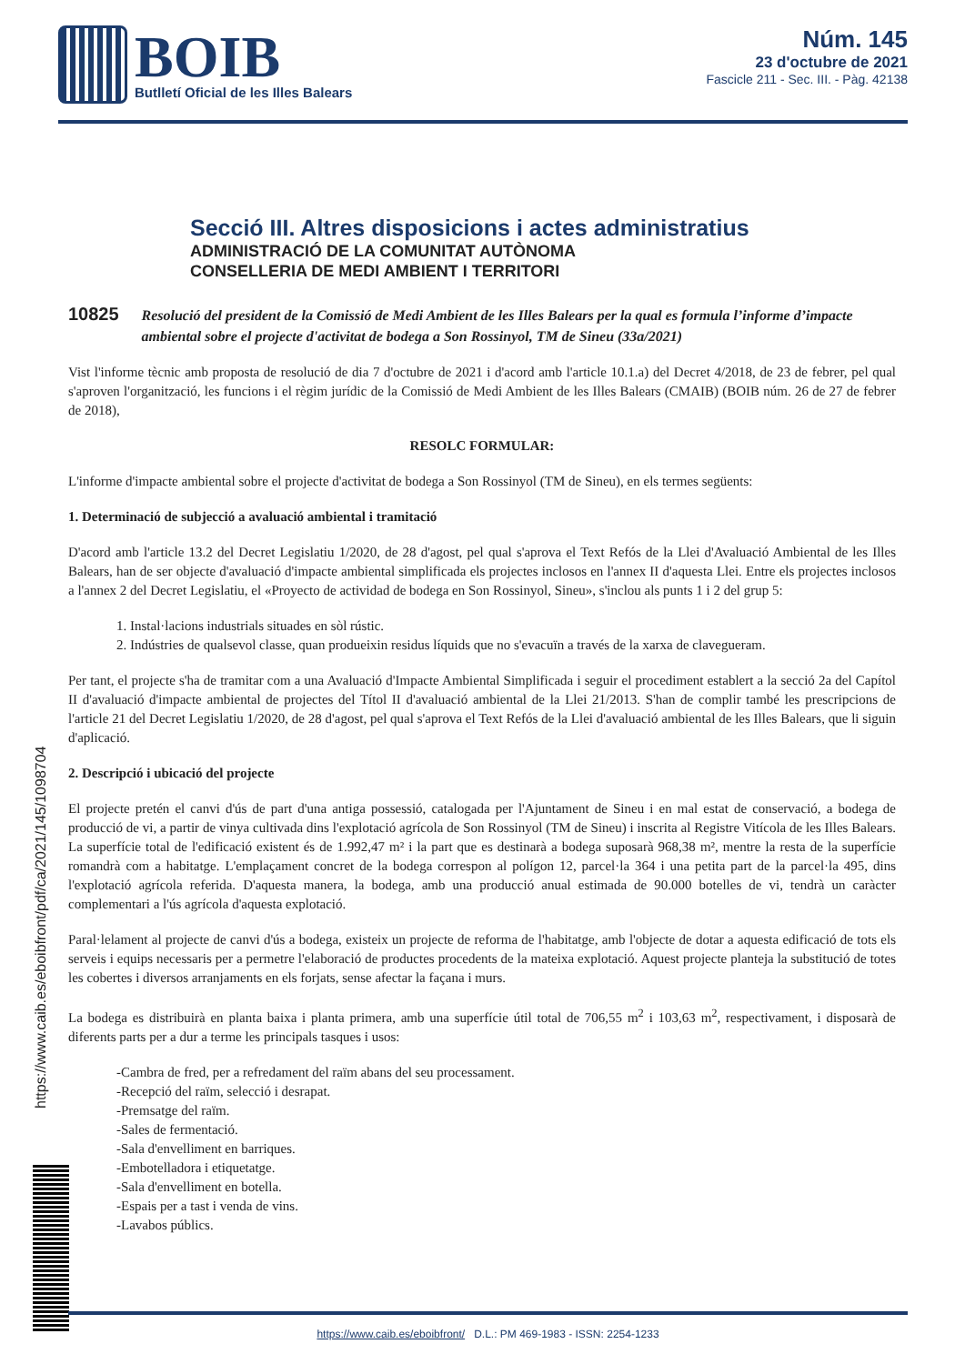BOIB
Butlletí Oficial de les Illes Balears
Núm. 145
23 d'octubre de 2021
Fascicle 211 - Sec. III. - Pàg. 42138
https://www.caib.es/eboibfront/pdf/ca/2021/145/1098704
Secció III. Altres disposicions i actes administratius
ADMINISTRACIÓ DE LA COMUNITAT AUTÒNOMA
CONSELLERIA DE MEDI AMBIENT I TERRITORI
10825 Resolució del president de la Comissió de Medi Ambient de les Illes Balears per la qual es formula l’informe d’impacte ambiental sobre el projecte d'activitat de bodega a Son Rossinyol, TM de Sineu (33a/2021)
Vist l'informe tècnic amb proposta de resolució de dia 7 d'octubre de 2021 i d'acord amb l'article 10.1.a) del Decret 4/2018, de 23 de febrer, pel qual s'aproven l'organització, les funcions i el règim jurídic de la Comissió de Medi Ambient de les Illes Balears (CMAIB) (BOIB núm. 26 de 27 de febrer de 2018),
RESOLC FORMULAR:
L'informe d'impacte ambiental sobre el projecte d'activitat de bodega a Son Rossinyol (TM de Sineu), en els termes següents:
1. Determinació de subjecció a avaluació ambiental i tramitació
D'acord amb l'article 13.2 del Decret Legislatiu 1/2020, de 28 d'agost, pel qual s'aprova el Text Refós de la Llei d'Avaluació Ambiental de les Illes Balears, han de ser objecte d'avaluació d'impacte ambiental simplificada els projectes inclosos en l'annex II d'aquesta Llei. Entre els projectes inclosos a l'annex 2 del Decret Legislatiu, el «Proyecto de actividad de bodega en Son Rossinyol, Sineu», s'inclou als punts 1 i 2 del grup 5:
1. Instal·lacions industrials situades en sòl rústic.
2. Indústries de qualsevol classe, quan produeixin residus líquids que no s'evacuïn a través de la xarxa de clavegueram.
Per tant, el projecte s'ha de tramitar com a una Avaluació d'Impacte Ambiental Simplificada i seguir el procediment establert a la secció 2a del Capítol II d'avaluació d'impacte ambiental de projectes del Títol II d'avaluació ambiental de la Llei 21/2013. S'han de complir també les prescripcions de l'article 21 del Decret Legislatiu 1/2020, de 28 d'agost, pel qual s'aprova el Text Refós de la Llei d'avaluació ambiental de les Illes Balears, que li siguin d'aplicació.
2. Descripció i ubicació del projecte
El projecte pretén el canvi d'ús de part d'una antiga possessió, catalogada per l'Ajuntament de Sineu i en mal estat de conservació, a bodega de producció de vi, a partir de vinya cultivada dins l'explotació agrícola de Son Rossinyol (TM de Sineu) i inscrita al Registre Vitícola de les Illes Balears. La superfície total de l'edificació existent és de 1.992,47 m² i la part que es destinarà a bodega suposarà 968,38 m², mentre la resta de la superfície romandrà com a habitatge. L'emplaçament concret de la bodega correspon al polígon 12, parcel·la 364 i una petita part de la parcel·la 495, dins l'explotació agrícola referida. D'aquesta manera, la bodega, amb una producció anual estimada de 90.000 botelles de vi, tendrà un caràcter complementari a l'ús agrícola d'aquesta explotació.
Paral·lelament al projecte de canvi d'ús a bodega, existeix un projecte de reforma de l'habitatge, amb l'objecte de dotar a aquesta edificació de tots els serveis i equips necessaris per a permetre l'elaboració de productes procedents de la mateixa explotació. Aquest projecte planteja la substitució de totes les cobertes i diversos arranjaments en els forjats, sense afectar la façana i murs.
La bodega es distribuirà en planta baixa i planta primera, amb una superfície útil total de 706,55 m<sup>2</sup> i 103,63 m<sup>2</sup>, respectivament, i disposarà de diferents parts per a dur a terme les principals tasques i usos:
-Cambra de fred, per a refredament del raïm abans del seu processament.
-Recepció del raïm, selecció i desrapat.
-Premsatge del raïm.
-Sales de fermentació.
-Sala d'envelliment en barriques.
-Embotelladora i etiquetatge.
-Sala d'envelliment en botella.
-Espais per a tast i venda de vins.
-Lavabos públics.
https://www.caib.es/eboibfront/ D.L.: PM 469-1983 - ISSN: 2254-1233